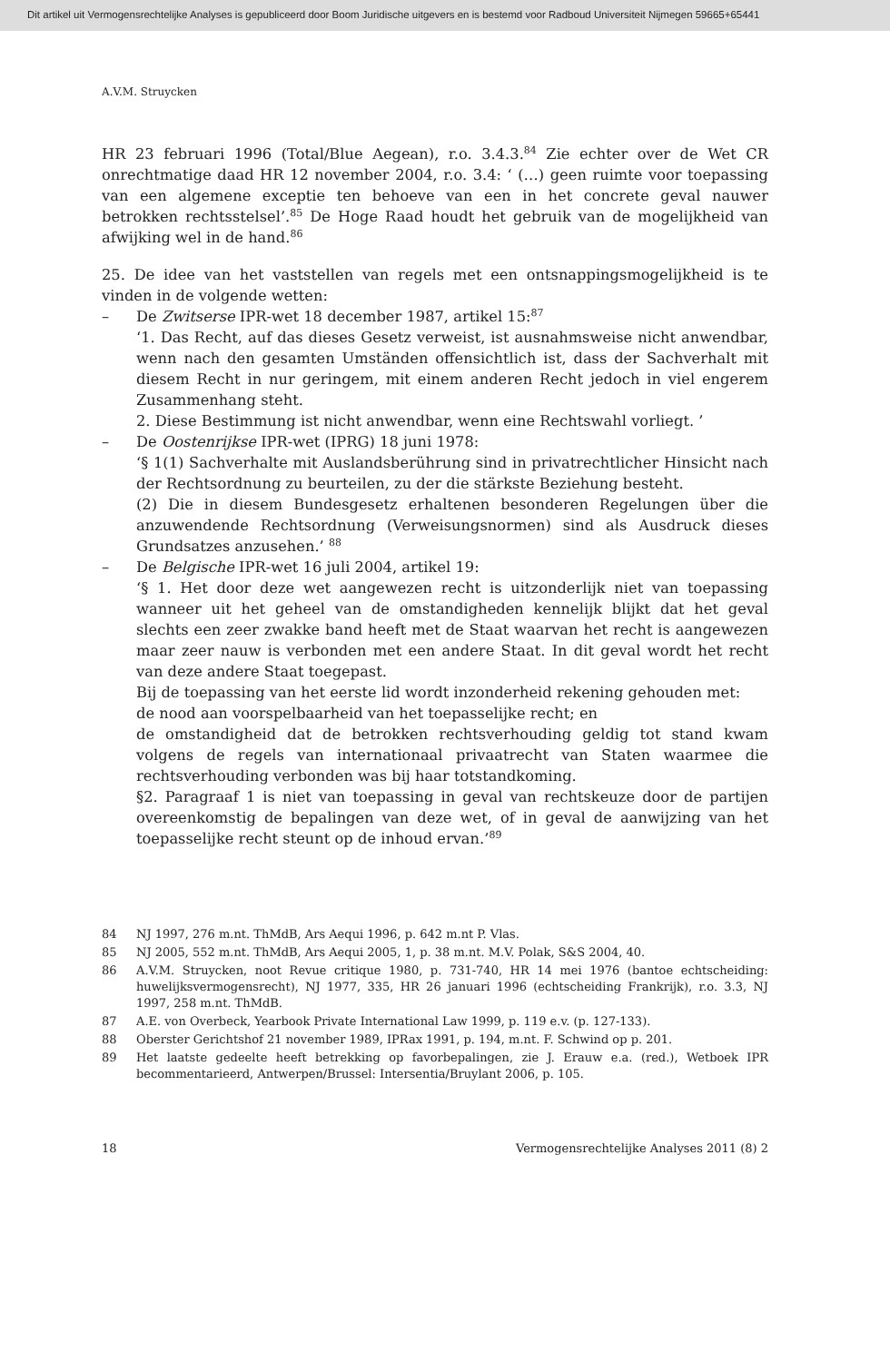Dit artikel uit Vermogensrechtelijke Analyses is gepubliceerd door Boom Juridische uitgevers en is bestemd voor Radboud Universiteit Nijmegen 59665+65441
A.V.M. Struycken
HR 23 februari 1996 (Total/Blue Aegean), r.o. 3.4.3.<sup>84</sup> Zie echter over de Wet CR onrechtmatige daad HR 12 november 2004, r.o. 3.4: ‘ (…) geen ruimte voor toepassing van een algemene exceptie ten behoeve van een in het concrete geval nauwer betrokken rechtsstelsel’.<sup>85</sup> De Hoge Raad houdt het gebruik van de mogelijkheid van afwijking wel in de hand.<sup>86</sup>
25. De idee van het vaststellen van regels met een ontsnappingsmogelijkheid is te vinden in de volgende wetten:
– De Zwitserse IPR-wet 18 december 1987, artikel 15:<sup>87</sup>
‘1. Das Recht, auf das dieses Gesetz verweist, ist ausnahmsweise nicht anwendbar, wenn nach den gesamten Umständen offensichtlich ist, dass der Sachverhalt mit diesem Recht in nur geringem, mit einem anderen Recht jedoch in viel engerem Zusammenhang steht.
2. Diese Bestimmung ist nicht anwendbar, wenn eine Rechtswahl vorliegt. ’
– De Oostenrijkse IPR-wet (IPRG) 18 juni 1978:
‘§ 1(1) Sachverhalte mit Auslandsberührung sind in privatrechtlicher Hinsicht nach der Rechtsordnung zu beurteilen, zu der die stärkste Beziehung besteht.
(2) Die in diesem Bundesgesetz erhaltenen besonderen Regelungen über die anzuwendende Rechtsordnung (Verweisungsnormen) sind als Ausdruck dieses Grundsatzes anzusehen.’ <sup>88</sup>
– De Belgische IPR-wet 16 juli 2004, artikel 19:
‘§ 1. Het door deze wet aangewezen recht is uitzonderlijk niet van toepassing wanneer uit het geheel van de omstandigheden kennelijk blijkt dat het geval slechts een zeer zwakke band heeft met de Staat waarvan het recht is aangewezen maar zeer nauw is verbonden met een andere Staat. In dit geval wordt het recht van deze andere Staat toegepast.
Bij de toepassing van het eerste lid wordt inzonderheid rekening gehouden met:
de nood aan voorspelbaarheid van het toepasselijke recht; en
de omstandigheid dat de betrokken rechtsverhouding geldig tot stand kwam volgens de regels van internationaal privaatrecht van Staten waarmee die rechtsverhouding verbonden was bij haar totstandkoming.
§2. Paragraaf 1 is niet van toepassing in geval van rechtskeuze door de partijen overeenkomstig de bepalingen van deze wet, of in geval de aanwijzing van het toepasselijke recht steunt op de inhoud ervan.’<sup>89</sup>
84 NJ 1997, 276 m.nt. ThMdB, Ars Aequi 1996, p. 642 m.nt P. Vlas.
85 NJ 2005, 552 m.nt. ThMdB, Ars Aequi 2005, 1, p. 38 m.nt. M.V. Polak, S&S 2004, 40.
86
A.V.M. Struycken, noot Revue critique 1980, p. 731-740, HR 14 mei 1976 (bantoe echtscheiding: huwelijksvermogensrecht), NJ 1977, 335, HR 26 januari 1996 (echtscheiding Frankrijk), r.o. 3.3, NJ 1997, 258 m.nt. ThMdB.
87 A.E. von Overbeck, Yearbook Private International Law 1999, p. 119 e.v. (p. 127-133).
88 Oberster Gerichtshof 21 november 1989, IPRax 1991, p. 194, m.nt. F. Schwind op p. 201.
89
Het laatste gedeelte heeft betrekking op favorbepalingen, zie J. Erauw e.a. (red.), Wetboek IPR becommentarieerd, Antwerpen/Brussel: Intersentia/Bruylant 2006, p. 105.
18 Vermogensrechtelijke Analyses 2011 (8) 2